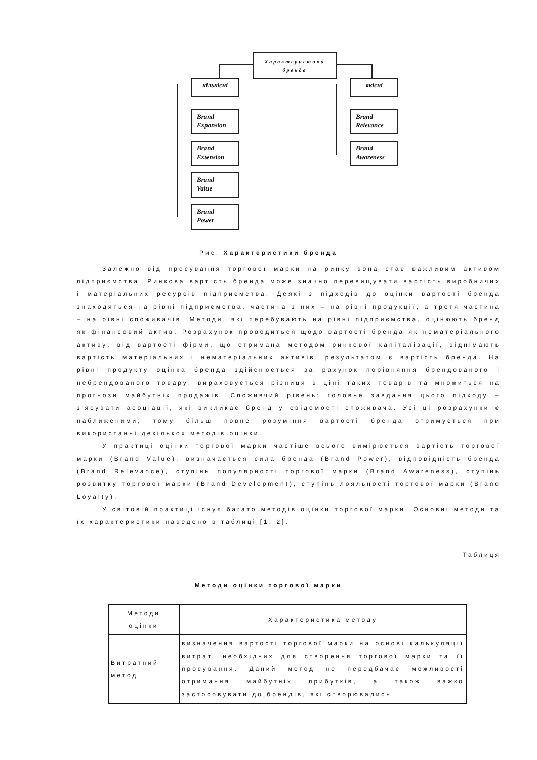Характеристики
бренда
кількісні якісні
Brand
Expansion
Brand
Extension
Brand
Value
Brand
Power
Brand
Relevance
Brand
Awareness
Рис. Характеристики бренда
Залежно від просування торгової марки на ринку вона стає важливим активом підприємства. Ринкова вартість бренда може значно перевищувати вартість виробничих і матеріальних ресурсів підприємства. Деякі з підходів до оцінки вартості бренда знаходяться на рівні підприємства, частина з них – на рівні продукції, а третя частина – на рівні споживачів. Методи, які перебувають на рівні підприємства, оцінюють бренд як фінансовий актив. Розрахунок проводиться щодо вартості бренда як нематеріального активу: від вартості фірми, що отримана методом ринкової капіталізації, віднімають вартість матеріальних і нематеріальних активів, результатом є вартість бренда. На рівні продукту оцінка бренда здійснюється за рахунок порівняння брендованого і небрендованого товару: вираховується різниця в ціні таких товарів та множиться на прогнози майбутніх продажів. Споживчий рівень: головне завдання цього підходу – з'ясувати асоціації, які викликає бренд у свідомості споживача. Усі ці розрахунки є наближеними, тому більш повне розуміння вартості бренда отримується при використанні декількох методів оцінки.
У практиці оцінки торгової марки частіше всього вимірюється вартість торгової марки (Brand Value), визначається сила бренда (Brand Power), відповідність бренда (Brand Relevance), ступінь популярності торгової марки (Brand Awareness), ступінь розвитку торгової марки (Brand Development), ступінь лояльності торгової марки (Brand Loyalty).
У світовій практиці існує багато методів оцінки торгової марки. Основні методи та їх характеристики наведено в таблиці [1; 2].
Таблиця
Методи оцінки торгової марки
| Методи оцінки | Характеристика методу |
| --- | --- |
| Витратний метод | визначення вартості торгової марки на основі калькуляції витрат, необхідних для створення торгової марки та її просування. Даний метод не передбачає можливості отримання майбутніх прибутків, а також важко застосовувати до брендів, які створювались |